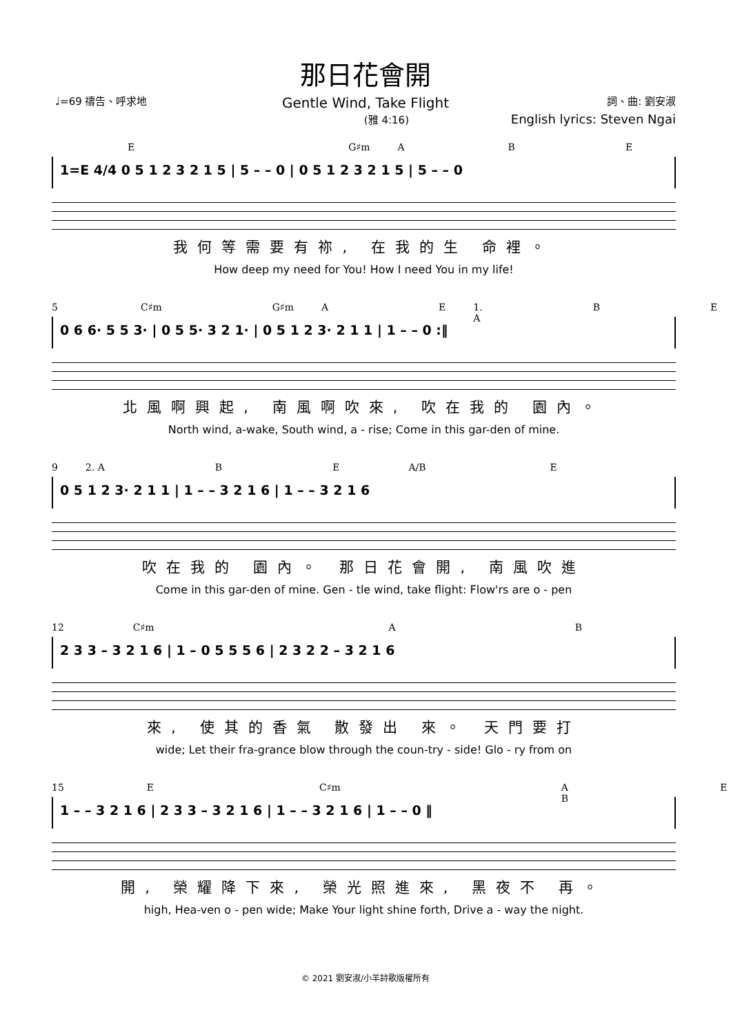那日花會開
Gentle Wind, Take Flight
♩=69 禱告、呼求地 詞、曲: 劉安淑
(雅 4:16) English lyrics: Steven Ngai
E G♯m A B E
1=E 4/4 0 5 1 2 3 2 1 5 | 5 – – 0 | 0 5 1 2 3 2 1 5 | 5 – – 0
我何等需要有祢, 在我的生 命裡。
How deep my need for You! How I need You in my life!
5 C♯m G♯m A E 1. A B E
0 6 6· 5 5 3· | 0 5 5· 3 2 1· | 0 5 1 2 3· 2 1 1 | 1 – – 0 :‖
北風啊興起, 南風啊吹來, 吹在我的 園內。
North wind, a-wake, South wind, a - rise; Come in this gar-den of mine.
9 2. A B E A/B E
0 5 1 2 3· 2 1 1 | 1 – – 3 2 1 6 | 1 – – 3 2 1 6
吹在我的 園內。 那日花會開, 南風吹進
Come in this gar-den of mine. Gen - tle wind, take flight: Flow'rs are o - pen
12 C♯m A B
2 3 3 – 3 2 1 6 | 1 – 0 5 5 5 6 | 2 3 2 2 – 3 2 1 6
來, 使其的香氣 散發出 來。 天門要打
wide; Let their fra-grance blow through the coun-try - side! Glo - ry from on
15 E C♯m A B E
1 – – 3 2 1 6 | 2 3 3 – 3 2 1 6 | 1 – – 3 2 1 6 | 1 – – 0 ‖
開, 榮耀降下來, 榮光照進來, 黑夜不 再。
high, Hea-ven o - pen wide; Make Your light shine forth, Drive a - way the night.
© 2021 劉安淑/小羊詩歌版權所有